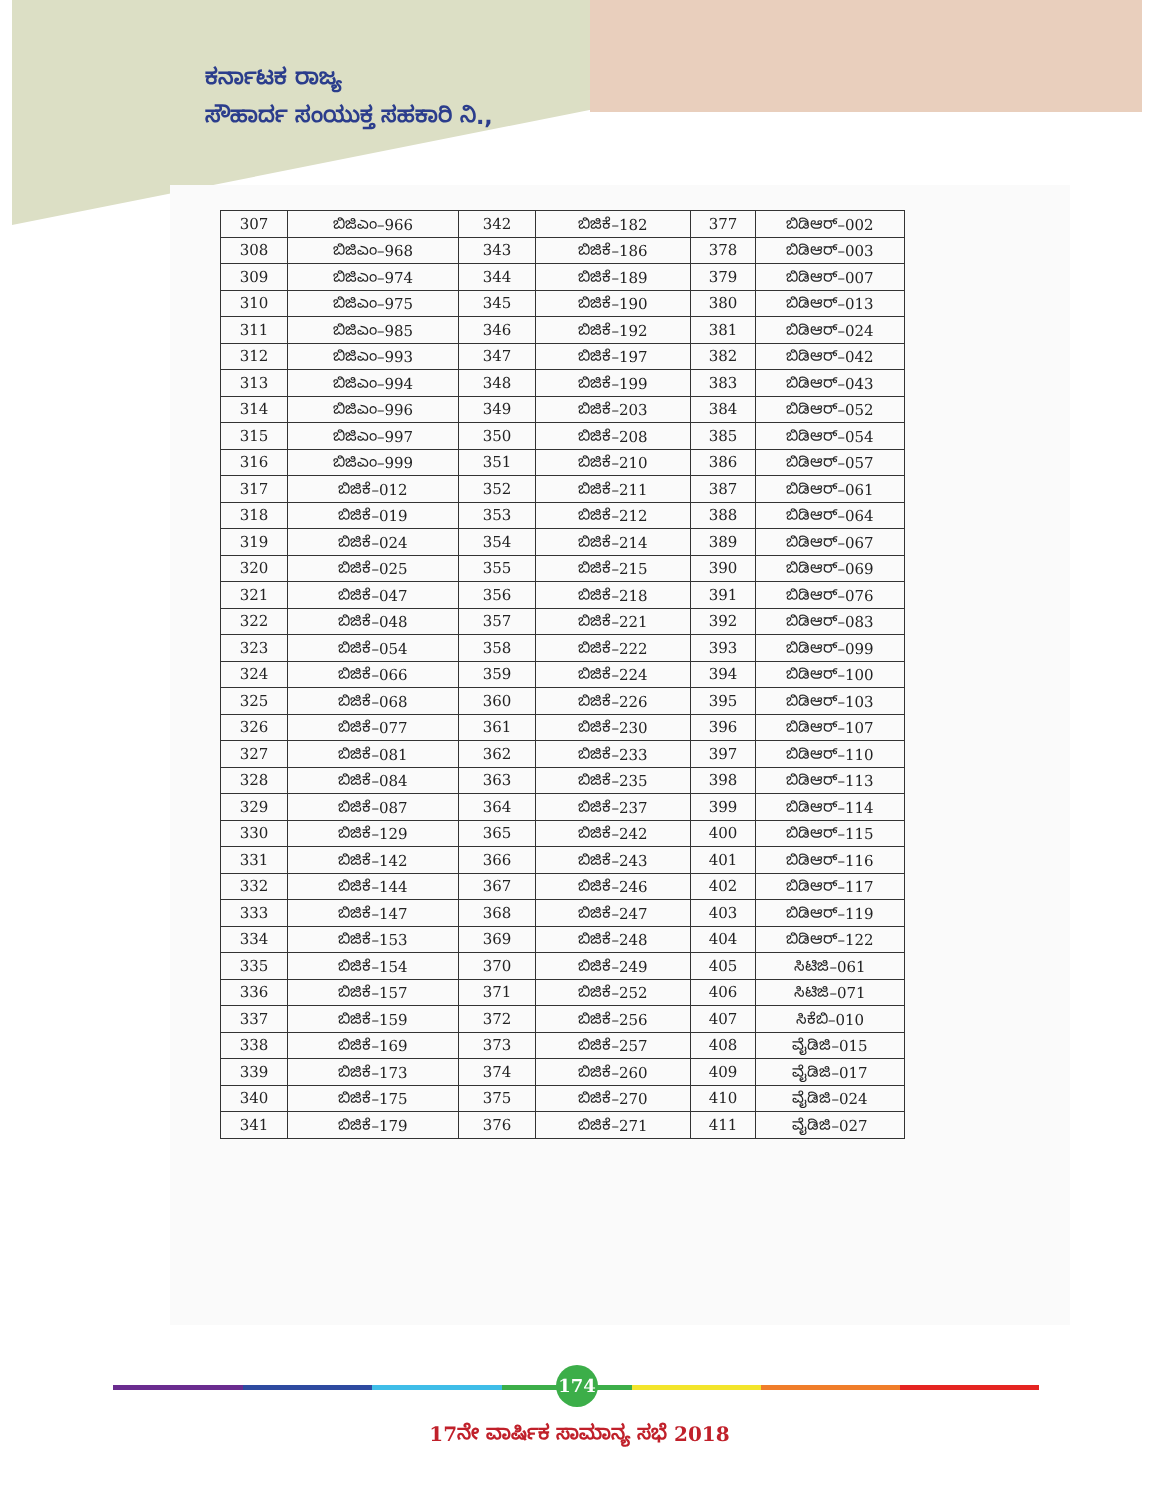ಕರ್ನಾಟಕ ರಾಜ್ಯ
ಸೌಹಾರ್ದ ಸಂಯುಕ್ತ ಸಹಕಾರಿ ನಿ.,
| 307 | ಬಿಜಿಎಂ–966 | 342 | ಬಿಜಿಕೆ–182 | 377 | ಬಿಡಿಆರ್–002 |
| 308 | ಬಿಜಿಎಂ–968 | 343 | ಬಿಜಿಕೆ–186 | 378 | ಬಿಡಿಆರ್–003 |
| 309 | ಬಿಜಿಎಂ–974 | 344 | ಬಿಜಿಕೆ–189 | 379 | ಬಿಡಿಆರ್–007 |
| 310 | ಬಿಜಿಎಂ–975 | 345 | ಬಿಜಿಕೆ–190 | 380 | ಬಿಡಿಆರ್–013 |
| 311 | ಬಿಜಿಎಂ–985 | 346 | ಬಿಜಿಕೆ–192 | 381 | ಬಿಡಿಆರ್–024 |
| 312 | ಬಿಜಿಎಂ–993 | 347 | ಬಿಜಿಕೆ–197 | 382 | ಬಿಡಿಆರ್–042 |
| 313 | ಬಿಜಿಎಂ–994 | 348 | ಬಿಜಿಕೆ–199 | 383 | ಬಿಡಿಆರ್–043 |
| 314 | ಬಿಜಿಎಂ–996 | 349 | ಬಿಜಿಕೆ–203 | 384 | ಬಿಡಿಆರ್–052 |
| 315 | ಬಿಜಿಎಂ–997 | 350 | ಬಿಜಿಕೆ–208 | 385 | ಬಿಡಿಆರ್–054 |
| 316 | ಬಿಜಿಎಂ–999 | 351 | ಬಿಜಿಕೆ–210 | 386 | ಬಿಡಿಆರ್–057 |
| 317 | ಬಿಜಿಕೆ–012 | 352 | ಬಿಜಿಕೆ–211 | 387 | ಬಿಡಿಆರ್–061 |
| 318 | ಬಿಜಿಕೆ–019 | 353 | ಬಿಜಿಕೆ–212 | 388 | ಬಿಡಿಆರ್–064 |
| 319 | ಬಿಜಿಕೆ–024 | 354 | ಬಿಜಿಕೆ–214 | 389 | ಬಿಡಿಆರ್–067 |
| 320 | ಬಿಜಿಕೆ–025 | 355 | ಬಿಜಿಕೆ–215 | 390 | ಬಿಡಿಆರ್–069 |
| 321 | ಬಿಜಿಕೆ–047 | 356 | ಬಿಜಿಕೆ–218 | 391 | ಬಿಡಿಆರ್–076 |
| 322 | ಬಿಜಿಕೆ–048 | 357 | ಬಿಜಿಕೆ–221 | 392 | ಬಿಡಿಆರ್–083 |
| 323 | ಬಿಜಿಕೆ–054 | 358 | ಬಿಜಿಕೆ–222 | 393 | ಬಿಡಿಆರ್–099 |
| 324 | ಬಿಜಿಕೆ–066 | 359 | ಬಿಜಿಕೆ–224 | 394 | ಬಿಡಿಆರ್–100 |
| 325 | ಬಿಜಿಕೆ–068 | 360 | ಬಿಜಿಕೆ–226 | 395 | ಬಿಡಿಆರ್–103 |
| 326 | ಬಿಜಿಕೆ–077 | 361 | ಬಿಜಿಕೆ–230 | 396 | ಬಿಡಿಆರ್–107 |
| 327 | ಬಿಜಿಕೆ–081 | 362 | ಬಿಜಿಕೆ–233 | 397 | ಬಿಡಿಆರ್–110 |
| 328 | ಬಿಜಿಕೆ–084 | 363 | ಬಿಜಿಕೆ–235 | 398 | ಬಿಡಿಆರ್–113 |
| 329 | ಬಿಜಿಕೆ–087 | 364 | ಬಿಜಿಕೆ–237 | 399 | ಬಿಡಿಆರ್–114 |
| 330 | ಬಿಜಿಕೆ–129 | 365 | ಬಿಜಿಕೆ–242 | 400 | ಬಿಡಿಆರ್–115 |
| 331 | ಬಿಜಿಕೆ–142 | 366 | ಬಿಜಿಕೆ–243 | 401 | ಬಿಡಿಆರ್–116 |
| 332 | ಬಿಜಿಕೆ–144 | 367 | ಬಿಜಿಕೆ–246 | 402 | ಬಿಡಿಆರ್–117 |
| 333 | ಬಿಜಿಕೆ–147 | 368 | ಬಿಜಿಕೆ–247 | 403 | ಬಿಡಿಆರ್–119 |
| 334 | ಬಿಜಿಕೆ–153 | 369 | ಬಿಜಿಕೆ–248 | 404 | ಬಿಡಿಆರ್–122 |
| 335 | ಬಿಜಿಕೆ–154 | 370 | ಬಿಜಿಕೆ–249 | 405 | ಸಿಟಿಜಿ–061 |
| 336 | ಬಿಜಿಕೆ–157 | 371 | ಬಿಜಿಕೆ–252 | 406 | ಸಿಟಿಜಿ–071 |
| 337 | ಬಿಜಿಕೆ–159 | 372 | ಬಿಜಿಕೆ–256 | 407 | ಸಿಕೆಬಿ–010 |
| 338 | ಬಿಜಿಕೆ–169 | 373 | ಬಿಜಿಕೆ–257 | 408 | ವೈಡಿಜಿ–015 |
| 339 | ಬಿಜಿಕೆ–173 | 374 | ಬಿಜಿಕೆ–260 | 409 | ವೈಡಿಜಿ–017 |
| 340 | ಬಿಜಿಕೆ–175 | 375 | ಬಿಜಿಕೆ–270 | 410 | ವೈಡಿಜಿ–024 |
| 341 | ಬಿಜಿಕೆ–179 | 376 | ಬಿಜಿಕೆ–271 | 411 | ವೈಡಿಜಿ–027 |
174
17ನೇ ವಾರ್ಷಿಕ ಸಾಮಾನ್ಯ ಸಭೆ 2018